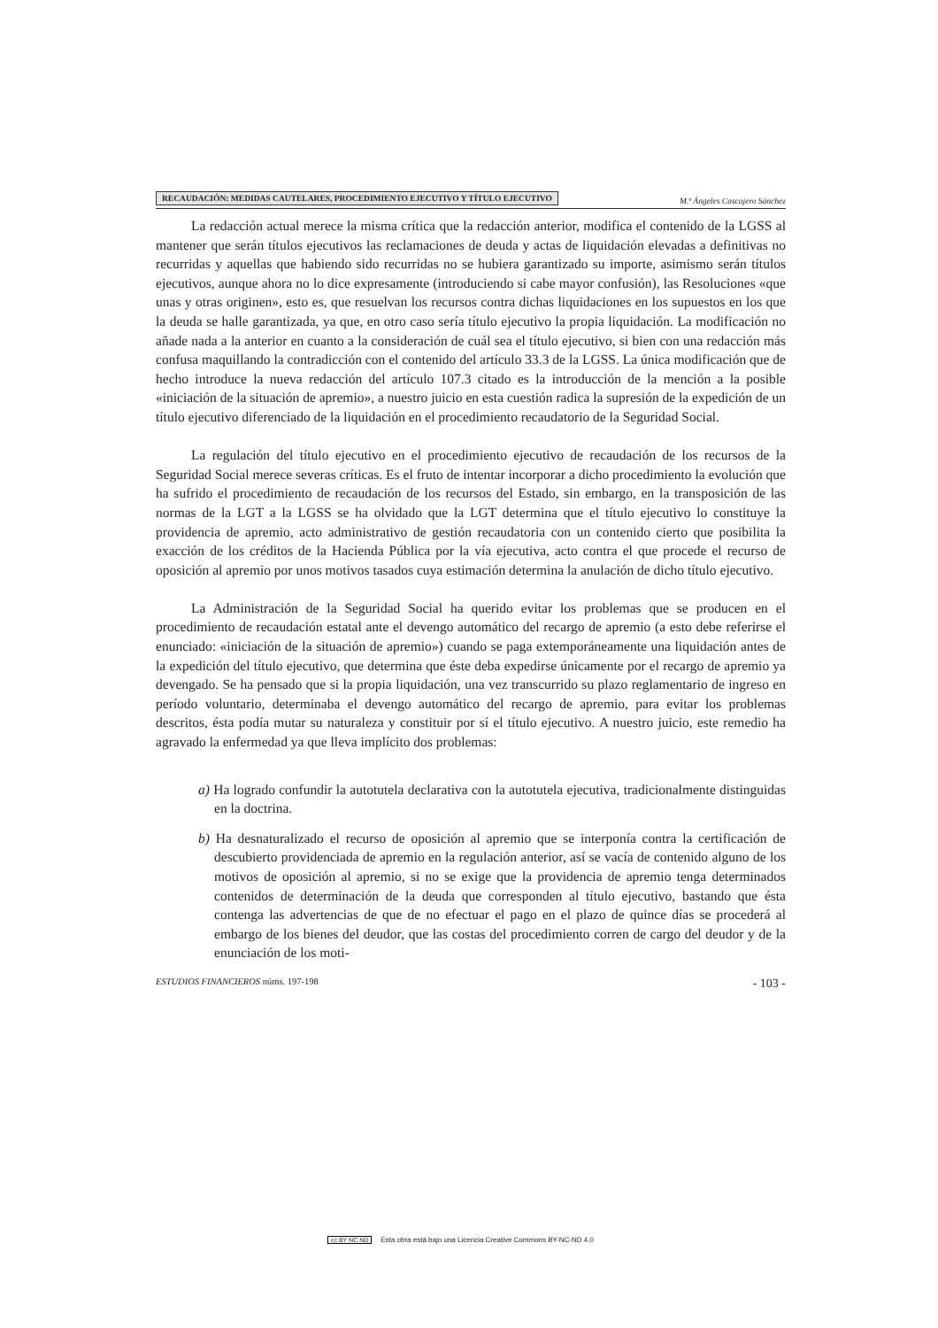RECAUDACIÓN: MEDIDAS CAUTELARES, PROCEDIMIENTO EJECUTIVO Y TÍTULO EJECUTIVO M.ª Ángeles Cascajero Sánchez
La redacción actual merece la misma crítica que la redacción anterior, modifica el contenido de la LGSS al mantener que serán títulos ejecutivos las reclamaciones de deuda y actas de liquidación elevadas a definitivas no recurridas y aquellas que habiendo sido recurridas no se hubiera garantizado su importe, asimismo serán títulos ejecutivos, aunque ahora no lo dice expresamente (introduciendo si cabe mayor confusión), las Resoluciones «que unas y otras originen», esto es, que resuelvan los recursos contra dichas liquidaciones en los supuestos en los que la deuda se halle garantizada, ya que, en otro caso sería título ejecutivo la propia liquidación. La modificación no añade nada a la anterior en cuanto a la consideración de cuál sea el título ejecutivo, si bien con una redacción más confusa maquillando la contradicción con el contenido del artículo 33.3 de la LGSS. La única modificación que de hecho introduce la nueva redacción del artículo 107.3 citado es la introducción de la mención a la posible «iniciación de la situación de apremio», a nuestro juicio en esta cuestión radica la supresión de la expedición de un título ejecutivo diferenciado de la liquidación en el procedimiento recaudatorio de la Seguridad Social.
La regulación del título ejecutivo en el procedimiento ejecutivo de recaudación de los recursos de la Seguridad Social merece severas críticas. Es el fruto de intentar incorporar a dicho procedimiento la evolución que ha sufrido el procedimiento de recaudación de los recursos del Estado, sin embargo, en la transposición de las normas de la LGT a la LGSS se ha olvidado que la LGT determina que el título ejecutivo lo constituye la providencia de apremio, acto administrativo de gestión recaudatoria con un contenido cierto que posibilita la exacción de los créditos de la Hacienda Pública por la vía ejecutiva, acto contra el que procede el recurso de oposición al apremio por unos motivos tasados cuya estimación determina la anulación de dicho título ejecutivo.
La Administración de la Seguridad Social ha querido evitar los problemas que se producen en el procedimiento de recaudación estatal ante el devengo automático del recargo de apremio (a esto debe referirse el enunciado: «iniciación de la situación de apremio») cuando se paga extemporáneamente una liquidación antes de la expedición del título ejecutivo, que determina que éste deba expedirse únicamente por el recargo de apremio ya devengado. Se ha pensado que si la propia liquidación, una vez transcurrido su plazo reglamentario de ingreso en período voluntario, determinaba el devengo automático del recargo de apremio, para evitar los problemas descritos, ésta podía mutar su naturaleza y constituir por sí el título ejecutivo. A nuestro juicio, este remedio ha agravado la enfermedad ya que lleva implícito dos problemas:
a) Ha logrado confundir la autotutela declarativa con la autotutela ejecutiva, tradicionalmente distinguidas en la doctrina.
b) Ha desnaturalizado el recurso de oposición al apremio que se interponía contra la certificación de descubierto providenciada de apremio en la regulación anterior, así se vacía de contenido alguno de los motivos de oposición al apremio, si no se exige que la providencia de apremio tenga determinados contenidos de determinación de la deuda que corresponden al título ejecutivo, bastando que ésta contenga las advertencias de que de no efectuar el pago en el plazo de quince días se procederá al embargo de los bienes del deudor, que las costas del procedimiento corren de cargo del deudor y de la enunciación de los moti-
ESTUDIOS FINANCIEROS núms. 197-198 - 103 -
cc BY NC ND Esta obra está bajo una Licencia Creative Commons BY-NC-ND 4.0